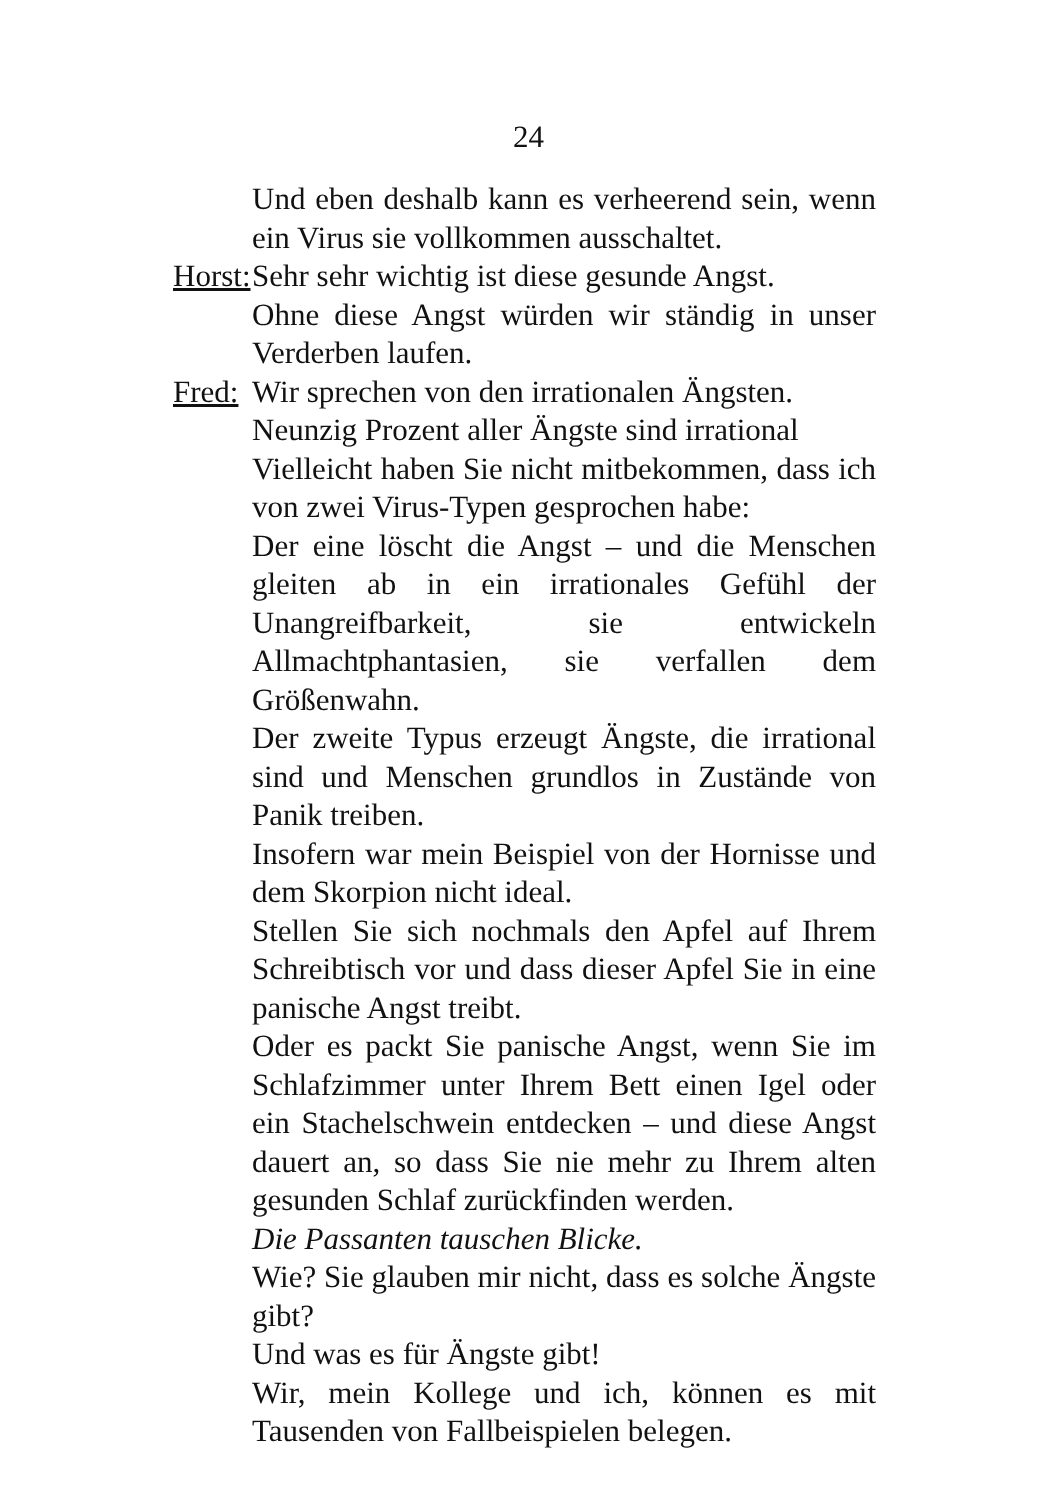24
Und eben deshalb kann es verheerend sein, wenn ein Virus sie vollkommen ausschaltet.
Horst:
Sehr sehr wichtig ist diese gesunde Angst.
Ohne diese Angst würden wir ständig in unser Verderben laufen.
Fred:
Wir sprechen von den irrationalen Ängsten.
Neunzig Prozent aller Ängste sind irrational
Vielleicht haben Sie nicht mitbekommen, dass ich von zwei Virus-Typen gesprochen habe:
Der eine löscht die Angst – und die Menschen gleiten ab in ein irrationales Gefühl der Unangreifbarkeit, sie entwickeln Allmachtphantasien, sie verfallen dem Größenwahn.
Der zweite Typus erzeugt Ängste, die irrational sind und Menschen grundlos in Zustände von Panik treiben.
Insofern war mein Beispiel von der Hornisse und dem Skorpion nicht ideal.
Stellen Sie sich nochmals den Apfel auf Ihrem Schreibtisch vor und dass dieser Apfel Sie in eine panische Angst treibt.
Oder es packt Sie panische Angst, wenn Sie im Schlafzimmer unter Ihrem Bett einen Igel oder ein Stachelschwein entdecken – und diese Angst dauert an, so dass Sie nie mehr zu Ihrem alten gesunden Schlaf zurückfinden werden.
Die Passanten tauschen Blicke.
Wie? Sie glauben mir nicht, dass es solche Ängste gibt?
Und was es für Ängste gibt!
Wir, mein Kollege und ich, können es mit Tausenden von Fallbeispielen belegen.